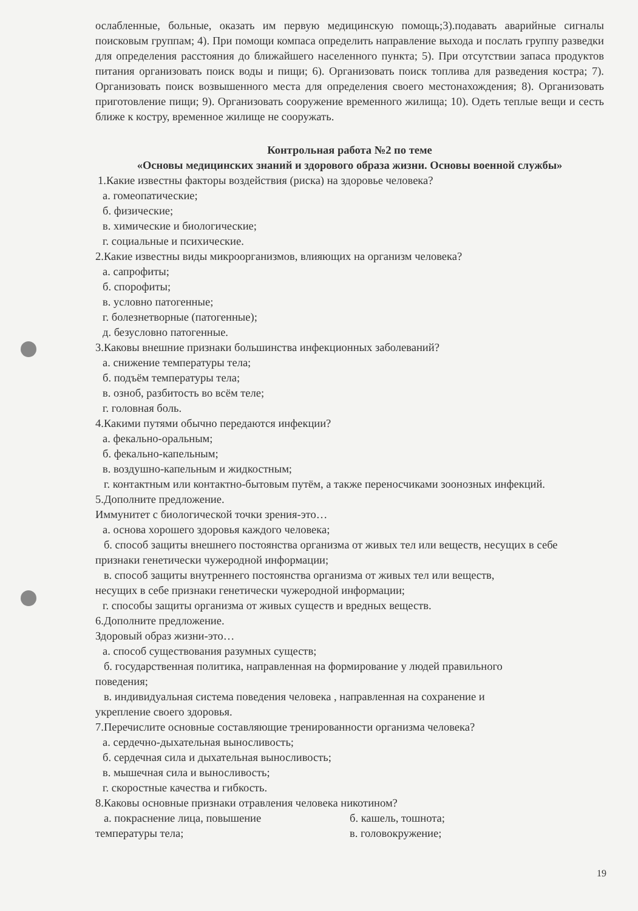ослабленные, больные, оказать им первую медицинскую помощь;3).подавать аварийные сигналы поисковым группам; 4). При помощи компаса определить направление выхода и послать группу разведки для определения расстояния до ближайшего населенного пункта; 5). При отсутствии запаса продуктов питания организовать поиск воды и пищи; 6). Организовать поиск топлива для разведения костра; 7). Организовать поиск возвышенного места для определения своего местонахождения; 8). Организовать приготовление пищи; 9). Организовать сооружение временного жилища; 10). Одеть теплые вещи и сесть ближе к костру, временное жилище не сооружать.
Контрольная работа №2 по теме
«Основы медицинских знаний и здорового образа жизни. Основы военной службы»
1.Какие известны факторы воздействия (риска) на здоровье человека?
а. гомеопатические;
б. физические;
в. химические и биологические;
г. социальные и психические.
2.Какие известны виды микроорганизмов, влияющих на организм человека?
а. сапрофиты;
б. спорофиты;
в. условно патогенные;
г. болезнетворные (патогенные);
д. безусловно патогенные.
3.Каковы внешние признаки большинства инфекционных заболеваний?
а. снижение температуры тела;
б. подъём температуры тела;
в. озноб, разбитость во всём теле;
г. головная боль.
4.Какими путями обычно передаются инфекции?
а. фекально-оральным;
б. фекально-капельным;
в. воздушно-капельным и жидкостным;
г. контактным или контактно-бытовым путём, а также переносчиками зоонозных инфекций.
5.Дополните предложение.
Иммунитет с биологической точки зрения-это…
а. основа хорошего здоровья каждого человека;
б. способ защиты внешнего постоянства организма от живых тел или веществ, несущих в себе признаки генетически чужеродной информации;
в. способ защиты внутреннего постоянства организма от живых тел или веществ,
несущих в себе признаки генетически чужеродной информации;
г. способы защиты организма от живых существ и вредных веществ.
6.Дополните предложение.
Здоровый образ жизни-это…
а. способ существования разумных существ;
б. государственная политика, направленная на формирование у людей правильного
поведения;
в. индивидуальная система поведения человека , направленная на сохранение и
укрепление своего здоровья.
7.Перечислите основные составляющие тренированности организма человека?
а. сердечно-дыхательная выносливость;
б. сердечная сила и дыхательная выносливость;
в. мышечная сила и выносливость;
г. скоростные качества и гибкость.
8.Каковы основные признаки отравления человека никотином?
а. покраснение лица, повышение
температуры тела;
б. кашель, тошнота;
в. головокружение;
19